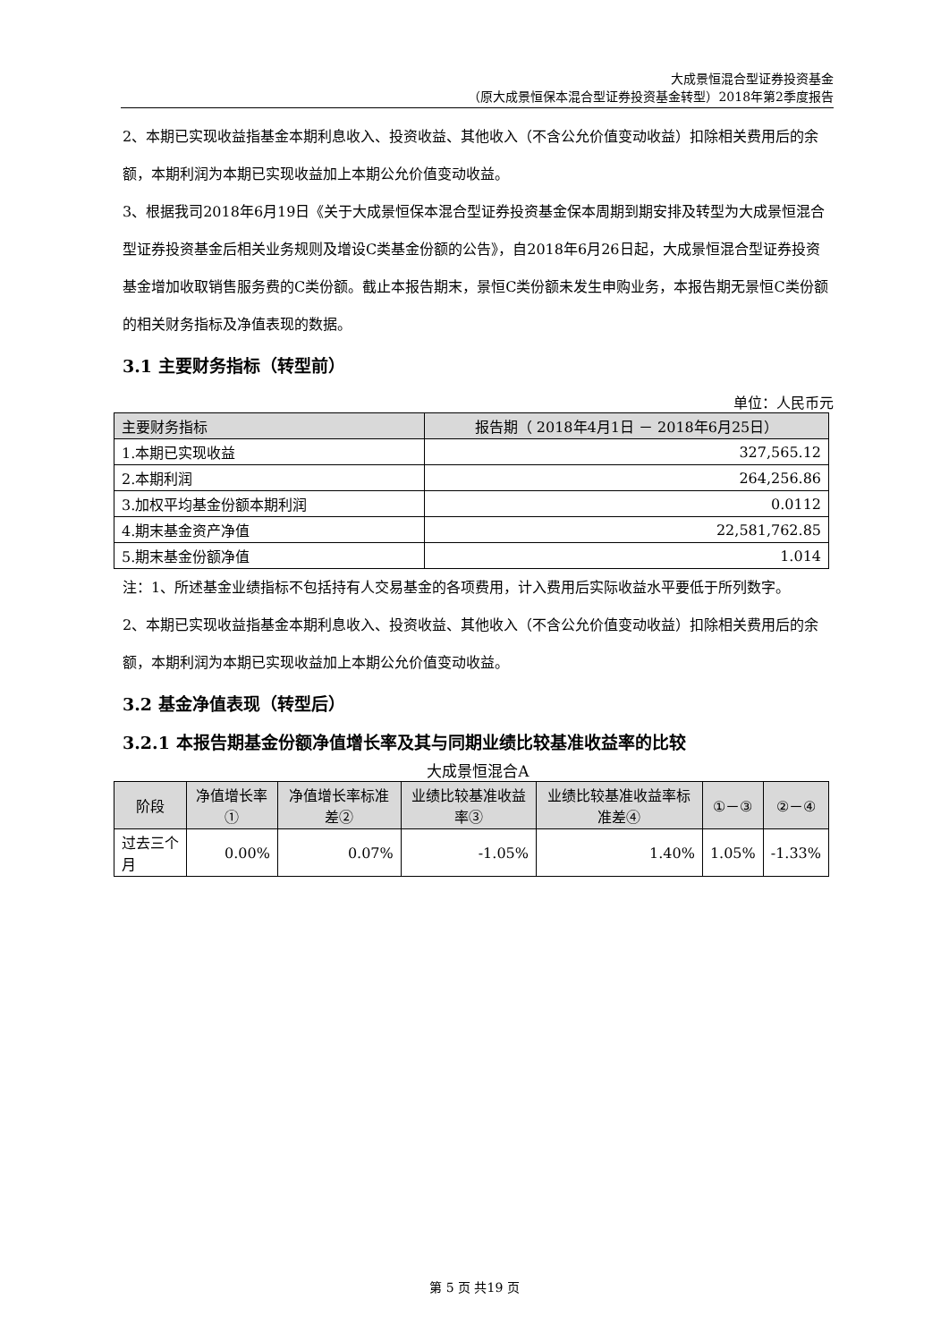大成景恒混合型证券投资基金
（原大成景恒保本混合型证券投资基金转型）2018年第2季度报告
2、本期已实现收益指基金本期利息收入、投资收益、其他收入（不含公允价值变动收益）扣除相关费用后的余额，本期利润为本期已实现收益加上本期公允价值变动收益。
3、根据我司2018年6月19日《关于大成景恒保本混合型证券投资基金保本周期到期安排及转型为大成景恒混合型证券投资基金后相关业务规则及增设C类基金份额的公告》，自2018年6月26日起，大成景恒混合型证券投资基金增加收取销售服务费的C类份额。截止本报告期末，景恒C类份额未发生申购业务，本报告期无景恒C类份额的相关财务指标及净值表现的数据。
3.1 主要财务指标（转型前）
单位：人民币元
| 主要财务指标 | 报告期（ 2018年4月1日 － 2018年6月25日） |
| --- | --- |
| 1.本期已实现收益 | 327,565.12 |
| 2.本期利润 | 264,256.86 |
| 3.加权平均基金份额本期利润 | 0.0112 |
| 4.期末基金资产净值 | 22,581,762.85 |
| 5.期末基金份额净值 | 1.014 |
注：1、所述基金业绩指标不包括持有人交易基金的各项费用，计入费用后实际收益水平要低于所列数字。
2、本期已实现收益指基金本期利息收入、投资收益、其他收入（不含公允价值变动收益）扣除相关费用后的余额，本期利润为本期已实现收益加上本期公允价值变动收益。
3.2 基金净值表现（转型后）
3.2.1 本报告期基金份额净值增长率及其与同期业绩比较基准收益率的比较
大成景恒混合A
| 阶段 | 净值增长率① | 净值增长率标准差② | 业绩比较基准收益率③ | 业绩比较基准收益率标准差④ | ①－③ | ②－④ |
| --- | --- | --- | --- | --- | --- | --- |
| 过去三个月 | 0.00% | 0.07% | -1.05% | 1.40% | 1.05% | -1.33% |
第 5 页 共19 页